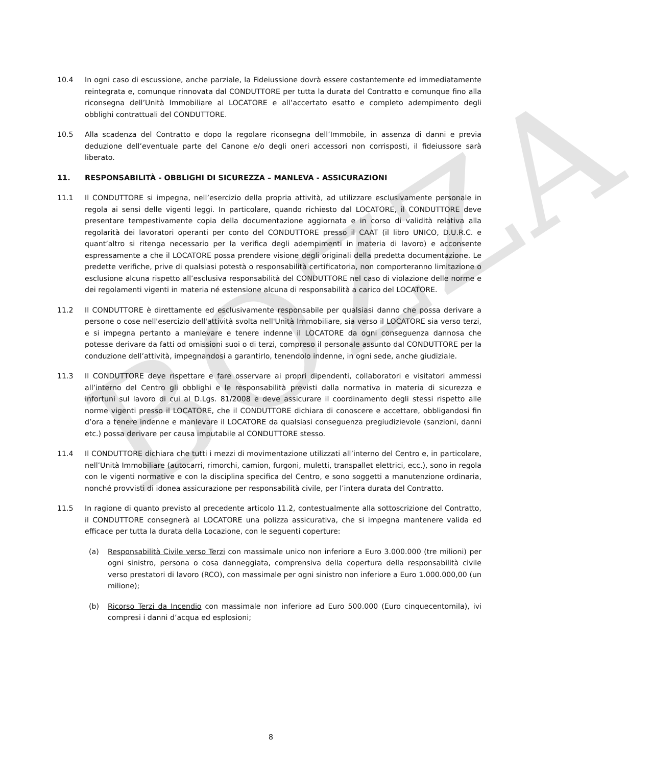BOZZA
10.4 In ogni caso di escussione, anche parziale, la Fideiussione dovrà essere costantemente ed immediatamente reintegrata e, comunque rinnovata dal CONDUTTORE per tutta la durata del Contratto e comunque fino alla riconsegna dell’Unità Immobiliare al LOCATORE e all’accertato esatto e completo adempimento degli obblighi contrattuali del CONDUTTORE.
10.5 Alla scadenza del Contratto e dopo la regolare riconsegna dell’Immobile, in assenza di danni e previa deduzione dell’eventuale parte del Canone e/o degli oneri accessori non corrisposti, il fideiussore sarà liberato.
11. RESPONSABILITÀ - OBBLIGHI DI SICUREZZA – MANLEVA - ASSICURAZIONI
11.1 Il CONDUTTORE si impegna, nell’esercizio della propria attività, ad utilizzare esclusivamente personale in regola ai sensi delle vigenti leggi. In particolare, quando richiesto dal LOCATORE, il CONDUTTORE deve presentare tempestivamente copia della documentazione aggiornata e in corso di validità relativa alla regolarità dei lavoratori operanti per conto del CONDUTTORE presso il CAAT (il libro UNICO, D.U.R.C. e quant’altro si ritenga necessario per la verifica degli adempimenti in materia di lavoro) e acconsente espressamente a che il LOCATORE possa prendere visione degli originali della predetta documentazione. Le predette verifiche, prive di qualsiasi potestà o responsabilità certificatoria, non comporteranno limitazione o esclusione alcuna rispetto all’esclusiva responsabilità del CONDUTTORE nel caso di violazione delle norme e dei regolamenti vigenti in materia né estensione alcuna di responsabilità a carico del LOCATORE.
11.2 Il CONDUTTORE è direttamente ed esclusivamente responsabile per qualsiasi danno che possa derivare a persone o cose nell'esercizio dell'attività svolta nell'Unità Immobiliare, sia verso il LOCATORE sia verso terzi, e si impegna pertanto a manlevare e tenere indenne il LOCATORE da ogni conseguenza dannosa che potesse derivare da fatti od omissioni suoi o di terzi, compreso il personale assunto dal CONDUTTORE per la conduzione dell’attività, impegnandosi a garantirlo, tenendolo indenne, in ogni sede, anche giudiziale.
11.3 Il CONDUTTORE deve rispettare e fare osservare ai propri dipendenti, collaboratori e visitatori ammessi all’interno del Centro gli obblighi e le responsabilità previsti dalla normativa in materia di sicurezza e infortuni sul lavoro di cui al D.Lgs. 81/2008 e deve assicurare il coordinamento degli stessi rispetto alle norme vigenti presso il LOCATORE, che il CONDUTTORE dichiara di conoscere e accettare, obbligandosi fin d’ora a tenere indenne e manlevare il LOCATORE da qualsiasi conseguenza pregiudizievole (sanzioni, danni etc.) possa derivare per causa imputabile al CONDUTTORE stesso.
11.4 Il CONDUTTORE dichiara che tutti i mezzi di movimentazione utilizzati all’interno del Centro e, in particolare, nell’Unità Immobiliare (autocarri, rimorchi, camion, furgoni, muletti, transpallet elettrici, ecc.), sono in regola con le vigenti normative e con la disciplina specifica del Centro, e sono soggetti a manutenzione ordinaria, nonché provvisti di idonea assicurazione per responsabilità civile, per l’intera durata del Contratto.
11.5 In ragione di quanto previsto al precedente articolo 11.2, contestualmente alla sottoscrizione del Contratto, il CONDUTTORE consegnerà al LOCATORE una polizza assicurativa, che si impegna mantenere valida ed efficace per tutta la durata della Locazione, con le seguenti coperture:
(a) Responsabilità Civile verso Terzi con massimale unico non inferiore a Euro 3.000.000 (tre milioni) per ogni sinistro, persona o cosa danneggiata, comprensiva della copertura della responsabilità civile verso prestatori di lavoro (RCO), con massimale per ogni sinistro non inferiore a Euro 1.000.000,00 (un milione);
(b) Ricorso Terzi da Incendio con massimale non inferiore ad Euro 500.000 (Euro cinquecentomila), ivi compresi i danni d’acqua ed esplosioni;
8